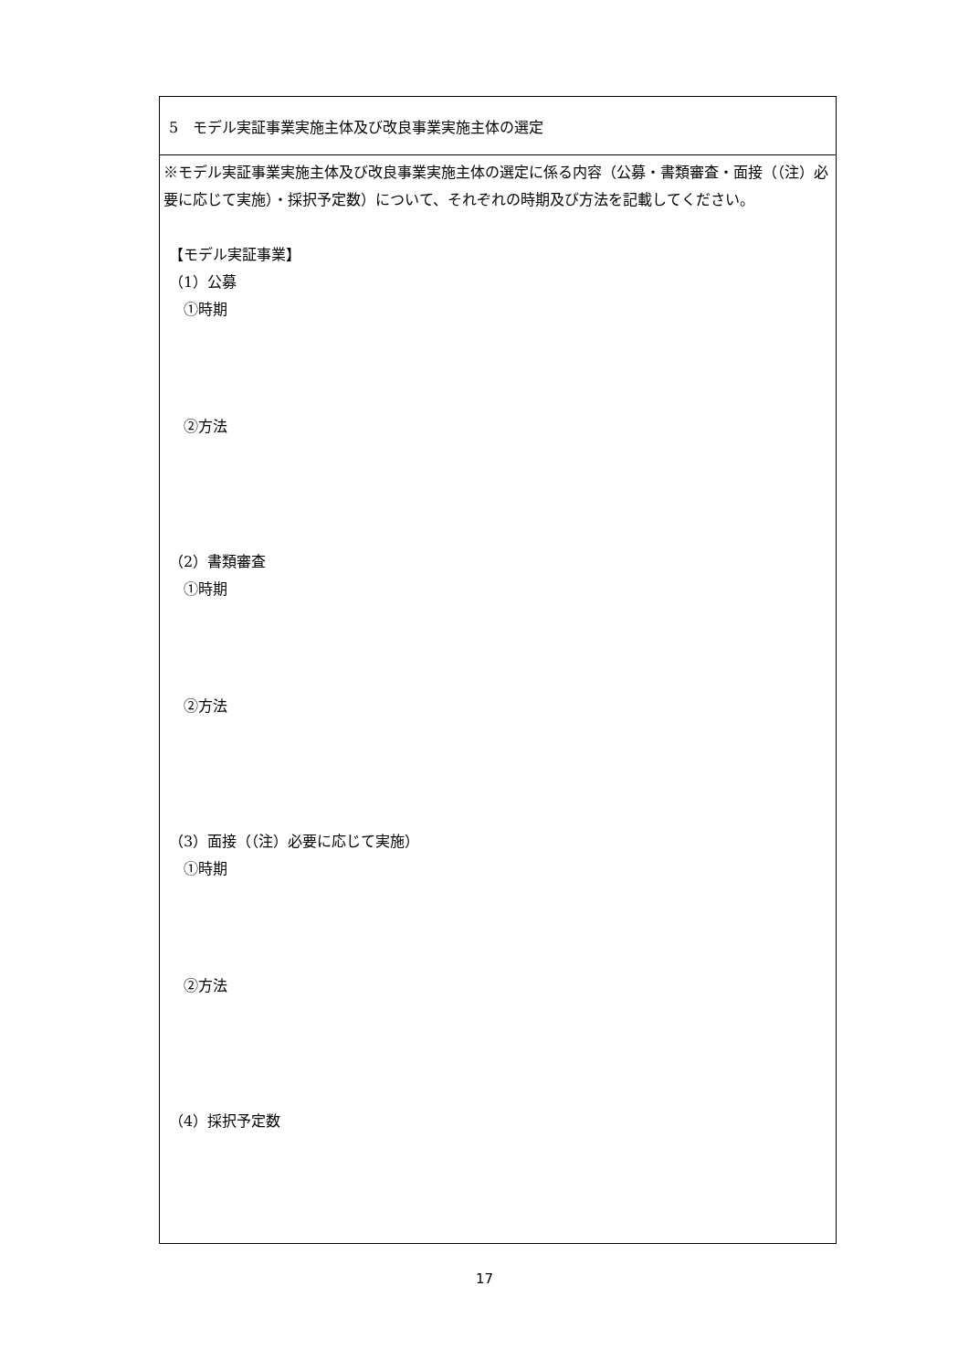| 5 モデル実証事業実施主体及び改良事業実施主体の選定 |
| ※モデル実証事業実施主体及び改良事業実施主体の選定に係る内容（公募・書類審査・面接（（注）必要に応じて実施）・採択予定数）について、それぞれの時期及び方法を記載してください。 【モデル実証事業】 （1）公募 ①時期 ②方法 （2）書類審査 ①時期 ②方法 （3）面接（（注）必要に応じて実施） ①時期 ②方法 （4）採択予定数 |
17